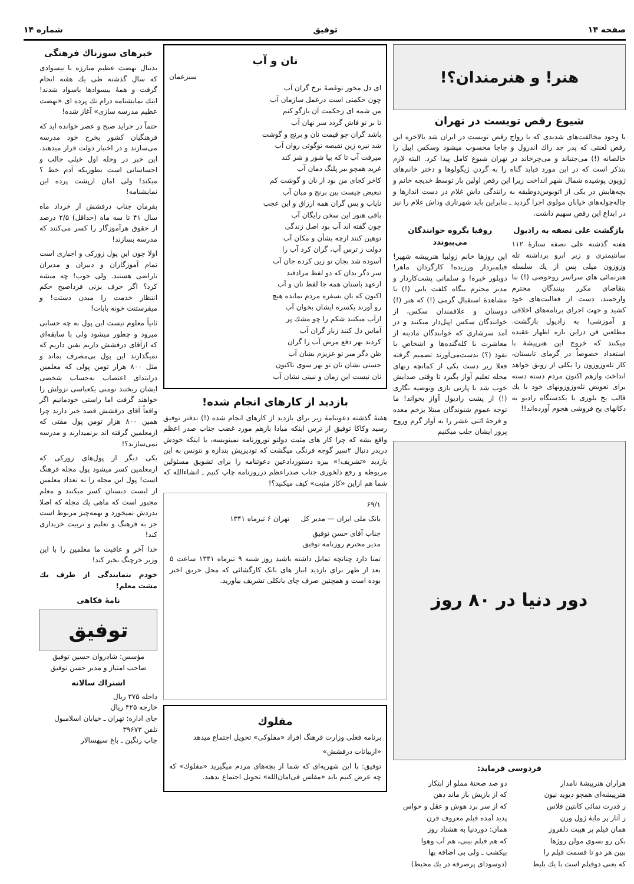صفحه ۱۴ توفیق شماره ۱۴
هنر! و هنرمندان؟!
شیوع رقص تویست در تهران
با وجود مخالفت‌های شدیدی که با رواج رقص تویست در ایران شد بالاخره این رقص لعنتی که پدر جد راك اندرول و چاچا محسوب میشود وسکس اپیل را خالصانه (!) می‌جنباند و می‌چرخاند در تهران شیوع کامل پیدا کرد. البته لازم بتذکر است که در این مورد قباید گناه را به گردن ژیگولوها و دختر خانم‌های ژوپون پوشیده شمال شهر انداخت زیرا این رقص اولین بار توسط خدیجه خانم و بچه‌هایش در یکی از اتوبوس‌دوطبقه به رانندگی داش غلام در دست انداز‌ها و چاله‌چوله‌های خیابان مولوی اجرا گردید ـ بنابراین باید شهرتاری وداش غلام را نیز در ابداع این رقص سهیم داشت.
بازگشت علی نصفه به رادیول
هفته گذشته علی نصفه ستارهٔ ۱۱۲ سانتیمتری و زیر ابرو برداشته تله وزوزون میلی پس از یك سلسله هنرنمائی های سراسر روحوضی (!) بنا بتقاضای مکرر بینندگان محترم وارجمند، دست از فعالیت‌های خود کشید و جهت اجرای برنامه‌های اخلاقی و آموزشی! به رادیول بازگشت. مطلعین فن دراین باره اظهار عقیده میکنند که خروج این هنرپیشهٔ با استعداد خصوصاً در گرمای تابستان، کار تله‌وزوزون را بکلی از رونق خواهد انداخت وازهم اکنون مردم دسته دسته برای تعویض تله‌وزوزونهای خود با یك قالب یخ بلوری یا یکدستگاه رادیو به دکانهای یخ فروشی هجوم آورده‌اند!!
روفیا بگروه خوانندگان می‌پیوندد
این روزها خانم زولبیا هنرپیشه شهیر! فیلمبردار ورزیده! کارگردان ماهر! دوبلور خبره! و سلمانی پشت‌کاردار و مدیر محترم بنگاه کلفت یابی (!) با مشاهدهٔ استقبال گرمی (!) که هنر (!) دوستان و علاقمندان سکس، از خوانندگان سکس اپیل‌دار میکنند و در آمد سرشاری که خوانندگان مادینه از معاشرت با کله‌گنده‌ها و اشخاص با نفوذ (؟) بدست‌می‌آورند تصمیم گرفته فعلا زیر دست یکی از کمانچه زنهای محله تعلیم آواز بگیرد تا وقتی صدایش خوب شد با پارتی بازی وتوصیه نگاری (!) از پشت رادیول آواز بخواند! ما توجه عموم شنوندگان مبتلا بزخم معده و قرحهٔ اثنی عشر را به آواز گرم وروح پرور ایشان جلب میکنیم
دور دنیا در ۸۰ روز
فردوسی فرماید:
هزاران هنرپیشهٔ نامدار
هنرپیشه‌ای همچو دیوید نیون
ز قدرت نمائی کانتین فلاس
ز آثار پر مایهٔ ژول ورن
همان فیلم پر هیبت دلفروز
بکن رو بسوی مولن روژها
ببین هر دو تا قسمت فیلم را
که یعنی دوفیلم است با یك بلیط
دو صد صحنهٔ مملو از ابتکار
که از بازیش باز ماند دهن
که از سر برد هوش و عقل و حواس
پدید آمده فیلم معروف قرن
همان: دوردنیا به هشتاد روز
که هم فیلم بینی، هم آب وهوا
بیکشب ـ ولی بی اضافه بها
(دوسودای پرصرفه در یك محیط)
نان و آب
سبزعمان
ای دل مخور توغصهٔ نرخ گران آب
چون حکمتی است درعمل سازمان آب
من شمه ای زحکمت آن بازگو کنم
تا بر تو فاش گردد سر نهان آب
باشد گران چو قیمت نان و برنج و گوشت
شد تیره زین نقیصه توگوئی روان آب
میرفت آب تا که بپا شور و شر کند
غرید همچو ببر پلنگ دمان آب
کاخر کجای من بود از نان و گوشت کم
تبعیض چیست بین برنج و میان آب
نایاب و بس گران همه ارزاق و این عجب
باقی هنوز این سخن رایگان آب
چون گفته اند آب بود اصل زندگی
توهین کنند ازچه بشأن و مکان آب
دولت ز ترس آب، گران کرد آب را
آسوده شد بجان تو زین کرده جان آب
سر دگر بدان که دو لفظ مرادفند
ازعهد باستان همه جا لفظ نان و آب
اکنون که نان بسفره مردم نمانده هیچ
رو آورند یکسره ایشان بخوان آب
ازآب میکنند شکم را چو مشك پر
آماس دل کنند زبار گران آب
کردند بهر دفع مرض آب را گران
ظن دگر مبر تو عزیزم بشان آب
جستی نشان نان تو بهر سوی تاکنون
نان نیست این زمان و نبینی نشان آب
بازدید از کارهای انجام شده!
هفتهٔ گذشته دعوتنامهٔ زیر برای بازدید از کارهای انجام شده (!) بدفتر توفیق رسید وکاکا توفیق از ترس اینکه مبادا بازهم مورد غضب جناب صدر اعظم واقع بشه که چرا کار های مثبت دولتو توروزنامه نمینویسه، با اینکه خودش دربدر دنبال ۲سیر گوجه فرنگی میگشت که تودیزیش بندازه و نتونس به این بازدید «تشریف!» ببره دستوردادعین دعوتنامه را برای تشویق مسئولین مربوطه و رفع دلخوری جناب صدراعظم درروزنامه چاپ کنیم ـ انشاءالله که شما هم ازاین «کار مثبت» کیف میکنید؟!
۶۹/۱
بانک ملی ایران — مدیر کل تهران ۶ تیرماه ۱۳۴۱
جناب آقای حسن توفیق
مدیر محترم روزنامه توفیق
تمنا دارد چنانچه تمایل داشته باشید روز شنبه ۹ تیرماه ۱۳۴۱ ساعت ۵ بعد از ظهر برای بازدید انبار های بانک کارگشائی که محل حریق اخیر بوده است و همچنین صرف چای بانکلی تشریف بیاورید.
مفلوك
برنامه فعلی وزارت فرهنگ افراد «مفلوکی» تحویل اجتماع میدهد
«ازبیانات درفشش»
توفیق: با این شهریه‌ای که شما از بچه‌های مردم میگیرید «مفلوك» که چه عرض کنیم باید «مفلس فی‌امان‌الله» تحویل اجتماع بدهید.
خبرهای سوزناك فرهنگی
بدنبال نهضت عظیم مبارزه با بیسوادی که سال گذشته طی یك هفته انجام گرفت و همهٔ بیسوادها باسواد شدند! اینك نمایشنامه درام تك پرده ای «نهضت عظیم مدرسه سازی» آغاز شده!
حتماً در جراید صبح و عصر خوانده اید که فرهنگیان کشور بخرج خود مدرسه می‌سازند و در اختیار دولت قرار میدهند. این خبر در وحله اول خیلی جالب و احساساتی است بطوریکه آدم خط ؟ میکند! ولی امان ازپشت پرده این نمایشنامه!
بفرمان جناب درفشش از خرداد ماه سال ۴۱ تا سه ماه (حداقل) ۲/۵ درصد از حقوق هرآموزگار را کسر می‌کنند که مدرسه بسازند!
اولا چون این پول زورکی و اجباری است تمام آموزگاران و دبیران و مدیران ناراضی هستند. ولی خوب! چه میشه کرد؟ اگر حرف بزنی فرداصبح حکم انتظار خدمت را میدن دستت! و میفرستنت خونه بابات!
ثانیاً معلوم نیست این پول به چه حسابی میرود و چطور میشود ولی با سابقه‌ای که ازآقای درفشش داریم یقین داریم که نمیگذارند این پول بی‌مصرف بماند و مثل ۸۰۰ هزار تومن پولی که معلمین درابتدای اعتصاب به‌حساب شخصی ایشان ریختند تومنی یکعباسی نزولش را خواهند گرفت اما راستی خودمانیم اگر واقعاً آقای درفشش قصد خیر دارند چرا همین ۸۰۰ هزار تومن پول مفتی که ازمعلمین گرفته اند برنمیدارند و مدرسه نمی‌سازند؟!
یکی دیگر از پول‌های زورکی که ازمعلمین کسر میشود پول مجله فرهنگ است! پول این مجله را به تعداد معلمین از لیست دبستان کسر میکنند و معلم مجبور است که ماهی یك مجله که اصلا بدردش نمیخورد و بهمه‌چیز مربوط است جز به فرهنگ و تعلیم و تربیت خریداری کند!
خدا آخر و عاقبت ما معلمین را با این وزیر خرچنگ بخیر کند!
خودم بنمایندگی از طرف يك مشت معلم!
نامهٔ فکاهی
توفیق
مؤسس: شادروان حسین توفیق
صاحب امتیاز و مدیر حسن توفیق
اشتراك سالانه
داخله ۳۷۵ ریال
خارجه ۴۲۵ ریال
جای اداره: تهران ـ خیابان اسلامبول
تلفن ۳۹۶۷۳
چاپ رنگین ـ باغ سپهسالار